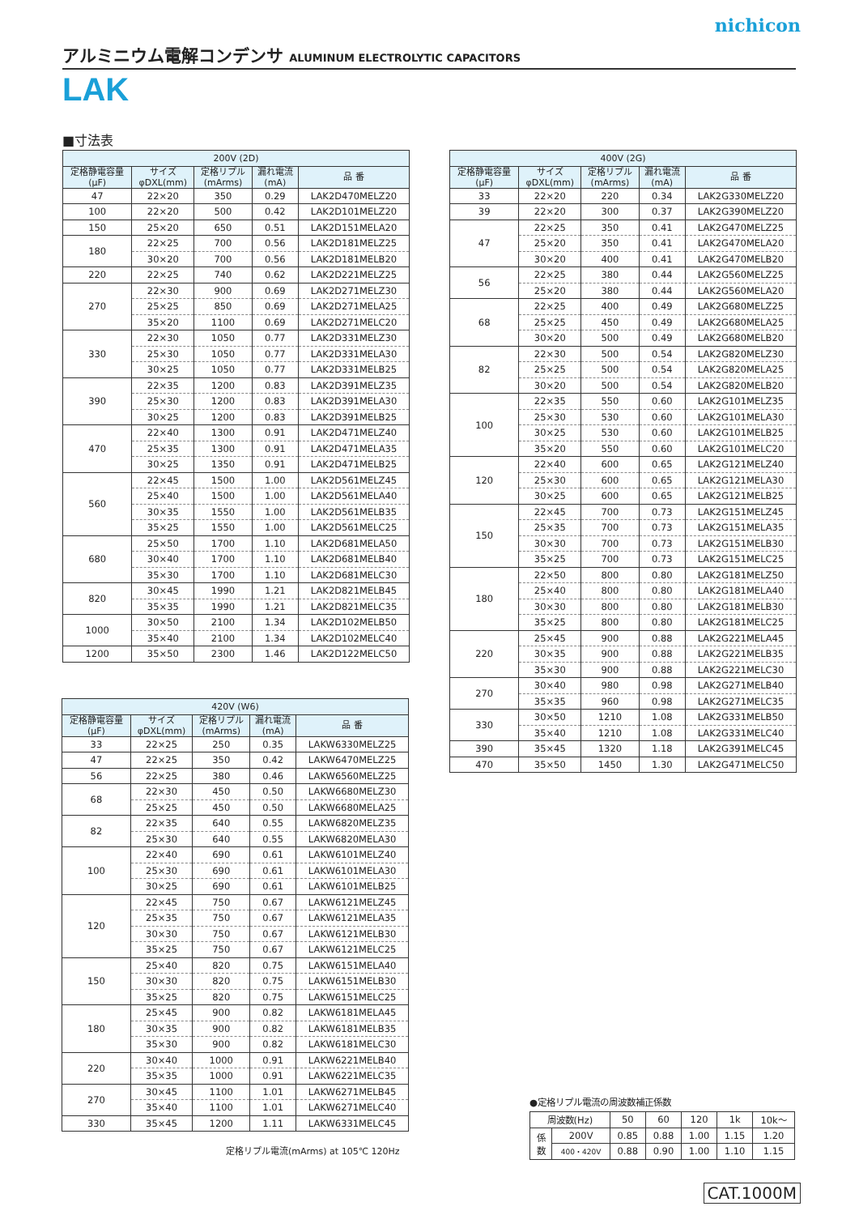nichicon
アルミニウム電解コンデンサ ALUMINUM ELECTROLYTIC CAPACITORS
LAK
■寸法表
| 200V (2D) | | | | |
| --- | --- | --- | --- | --- |
| 定格静電容量 (μF) | サイズ φDXL(mm) | 定格リプル (mArms) | 漏れ電流 (mA) | 品 番 |
| 47 | 22×20 | 350 | 0.29 | LAK2D470MELZ20 |
| 100 | 22×20 | 500 | 0.42 | LAK2D101MELZ20 |
| 150 | 25×20 | 650 | 0.51 | LAK2D151MELA20 |
| 180 | 22×25 | 700 | 0.56 | LAK2D181MELZ25 |
| | 30×20 | 700 | 0.56 | LAK2D181MELB20 |
| 220 | 22×25 | 740 | 0.62 | LAK2D221MELZ25 |
| 270 | 22×30 | 900 | 0.69 | LAK2D271MELZ30 |
| | 25×25 | 850 | 0.69 | LAK2D271MELA25 |
| | 35×20 | 1100 | 0.69 | LAK2D271MELC20 |
| 330 | 22×30 | 1050 | 0.77 | LAK2D331MELZ30 |
| | 25×30 | 1050 | 0.77 | LAK2D331MELA30 |
| | 30×25 | 1050 | 0.77 | LAK2D331MELB25 |
| 390 | 22×35 | 1200 | 0.83 | LAK2D391MELZ35 |
| | 25×30 | 1200 | 0.83 | LAK2D391MELA30 |
| | 30×25 | 1200 | 0.83 | LAK2D391MELB25 |
| 470 | 22×40 | 1300 | 0.91 | LAK2D471MELZ40 |
| | 25×35 | 1300 | 0.91 | LAK2D471MELA35 |
| | 30×25 | 1350 | 0.91 | LAK2D471MELB25 |
| 560 | 22×45 | 1500 | 1.00 | LAK2D561MELZ45 |
| | 25×40 | 1500 | 1.00 | LAK2D561MELA40 |
| | 30×35 | 1550 | 1.00 | LAK2D561MELB35 |
| | 35×25 | 1550 | 1.00 | LAK2D561MELC25 |
| 680 | 25×50 | 1700 | 1.10 | LAK2D681MELA50 |
| | 30×40 | 1700 | 1.10 | LAK2D681MELB40 |
| | 35×30 | 1700 | 1.10 | LAK2D681MELC30 |
| 820 | 30×45 | 1990 | 1.21 | LAK2D821MELB45 |
| | 35×35 | 1990 | 1.21 | LAK2D821MELC35 |
| 1000 | 30×50 | 2100 | 1.34 | LAK2D102MELB50 |
| | 35×40 | 2100 | 1.34 | LAK2D102MELC40 |
| 1200 | 35×50 | 2300 | 1.46 | LAK2D122MELC50 |
| 400V (2G) | | | | |
| --- | --- | --- | --- | --- |
| 定格静電容量 (μF) | サイズ φDXL(mm) | 定格リプル (mArms) | 漏れ電流 (mA) | 品 番 |
| 33 | 22×20 | 220 | 0.34 | LAK2G330MELZ20 |
| 39 | 22×20 | 300 | 0.37 | LAK2G390MELZ20 |
| 47 | 22×25 | 350 | 0.41 | LAK2G470MELZ25 |
| | 25×20 | 350 | 0.41 | LAK2G470MELA20 |
| | 30×20 | 400 | 0.41 | LAK2G470MELB20 |
| 56 | 22×25 | 380 | 0.44 | LAK2G560MELZ25 |
| | 25×20 | 380 | 0.44 | LAK2G560MELA20 |
| 68 | 22×25 | 400 | 0.49 | LAK2G680MELZ25 |
| | 25×25 | 450 | 0.49 | LAK2G680MELA25 |
| | 30×20 | 500 | 0.49 | LAK2G680MELB20 |
| 82 | 22×30 | 500 | 0.54 | LAK2G820MELZ30 |
| | 25×25 | 500 | 0.54 | LAK2G820MELA25 |
| | 30×20 | 500 | 0.54 | LAK2G820MELB20 |
| 100 | 22×35 | 550 | 0.60 | LAK2G101MELZ35 |
| | 25×30 | 530 | 0.60 | LAK2G101MELA30 |
| | 30×25 | 530 | 0.60 | LAK2G101MELB25 |
| | 35×20 | 550 | 0.60 | LAK2G101MELC20 |
| 120 | 22×40 | 600 | 0.65 | LAK2G121MELZ40 |
| | 25×30 | 600 | 0.65 | LAK2G121MELA30 |
| | 30×25 | 600 | 0.65 | LAK2G121MELB25 |
| 150 | 22×45 | 700 | 0.73 | LAK2G151MELZ45 |
| | 25×35 | 700 | 0.73 | LAK2G151MELA35 |
| | 30×30 | 700 | 0.73 | LAK2G151MELB30 |
| | 35×25 | 700 | 0.73 | LAK2G151MELC25 |
| 180 | 22×50 | 800 | 0.80 | LAK2G181MELZ50 |
| | 25×40 | 800 | 0.80 | LAK2G181MELA40 |
| | 30×30 | 800 | 0.80 | LAK2G181MELB30 |
| | 35×25 | 800 | 0.80 | LAK2G181MELC25 |
| 220 | 25×45 | 900 | 0.88 | LAK2G221MELA45 |
| | 30×35 | 900 | 0.88 | LAK2G221MELB35 |
| | 35×30 | 900 | 0.88 | LAK2G221MELC30 |
| 270 | 30×40 | 980 | 0.98 | LAK2G271MELB40 |
| | 35×35 | 960 | 0.98 | LAK2G271MELC35 |
| 330 | 30×50 | 1210 | 1.08 | LAK2G331MELB50 |
| | 35×40 | 1210 | 1.08 | LAK2G331MELC40 |
| 390 | 35×45 | 1320 | 1.18 | LAK2G391MELC45 |
| 470 | 35×50 | 1450 | 1.30 | LAK2G471MELC50 |
| 420V (W6) | | | | |
| --- | --- | --- | --- | --- |
| 定格静電容量 (μF) | サイズ φDXL(mm) | 定格リプル (mArms) | 漏れ電流 (mA) | 品 番 |
| 33 | 22×25 | 250 | 0.35 | LAKW6330MELZ25 |
| 47 | 22×25 | 350 | 0.42 | LAKW6470MELZ25 |
| 56 | 22×25 | 380 | 0.46 | LAKW6560MELZ25 |
| 68 | 22×30 | 450 | 0.50 | LAKW6680MELZ30 |
| | 25×25 | 450 | 0.50 | LAKW6680MELA25 |
| 82 | 22×35 | 640 | 0.55 | LAKW6820MELZ35 |
| | 25×30 | 640 | 0.55 | LAKW6820MELA30 |
| 100 | 22×40 | 690 | 0.61 | LAKW6101MELZ40 |
| | 25×30 | 690 | 0.61 | LAKW6101MELA30 |
| | 30×25 | 690 | 0.61 | LAKW6101MELB25 |
| 120 | 22×45 | 750 | 0.67 | LAKW6121MELZ45 |
| | 25×35 | 750 | 0.67 | LAKW6121MELA35 |
| | 30×30 | 750 | 0.67 | LAKW6121MELB30 |
| | 35×25 | 750 | 0.67 | LAKW6121MELC25 |
| 150 | 25×40 | 820 | 0.75 | LAKW6151MELA40 |
| | 30×30 | 820 | 0.75 | LAKW6151MELB30 |
| | 35×25 | 820 | 0.75 | LAKW6151MELC25 |
| 180 | 25×45 | 900 | 0.82 | LAKW6181MELA45 |
| | 30×35 | 900 | 0.82 | LAKW6181MELB35 |
| | 35×30 | 900 | 0.82 | LAKW6181MELC30 |
| 220 | 30×40 | 1000 | 0.91 | LAKW6221MELB40 |
| | 35×35 | 1000 | 0.91 | LAKW6221MELC35 |
| 270 | 30×45 | 1100 | 1.01 | LAKW6271MELB45 |
| | 35×40 | 1100 | 1.01 | LAKW6271MELC40 |
| 330 | 35×45 | 1200 | 1.11 | LAKW6331MELC45 |
定格リプル電流(mArms) at 105℃ 120Hz
●定格リプル電流の周波数補正係数
| 周波数(Hz) | | 50 | 60 | 120 | 1k | 10k〜 |
| 係 数 | 200V | 0.85 | 0.88 | 1.00 | 1.15 | 1.20 |
| | 400・420V | 0.88 | 0.90 | 1.00 | 1.10 | 1.15 |
CAT.1000M